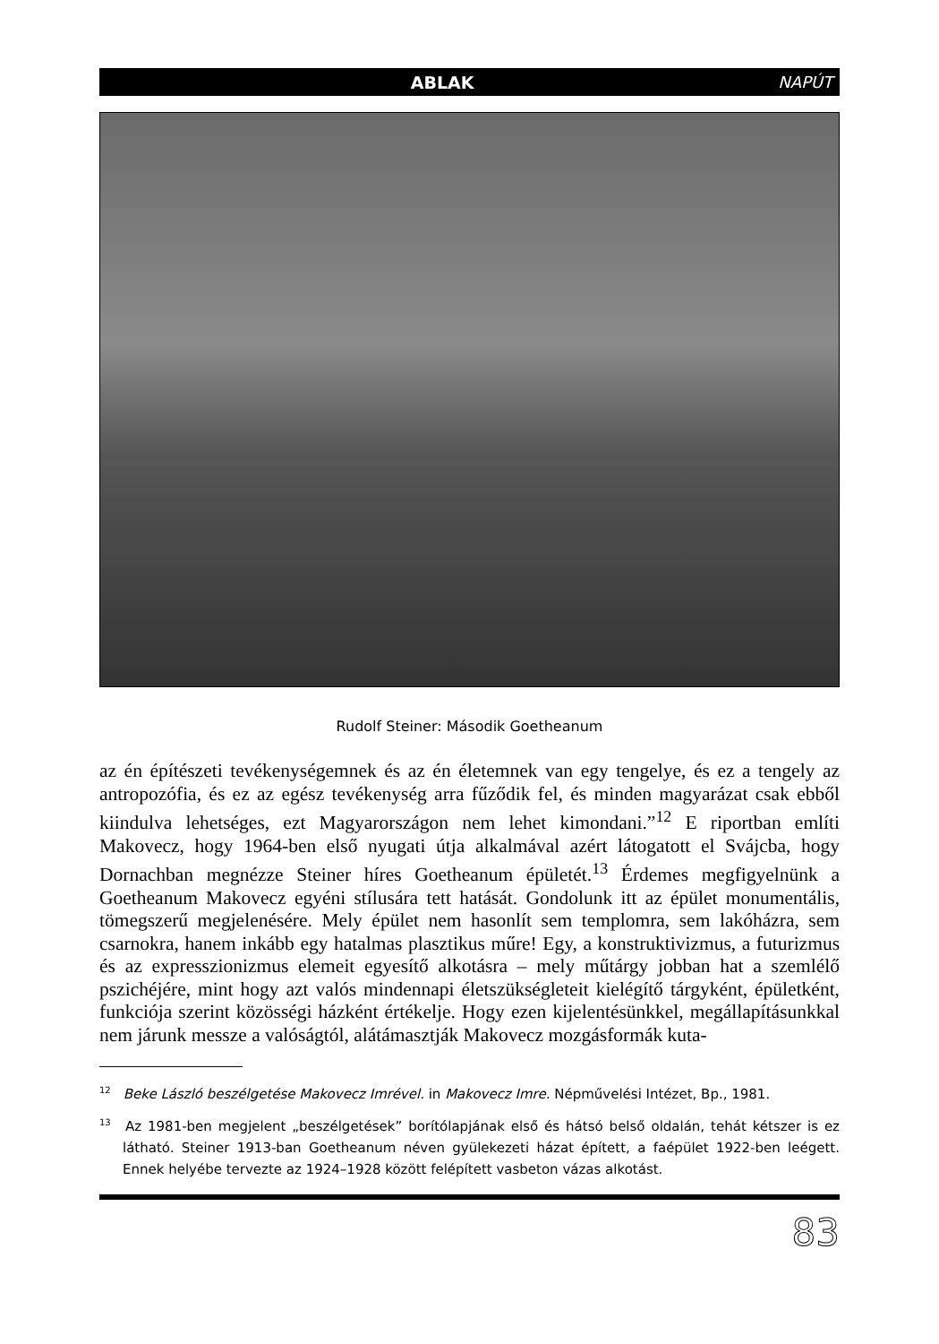ABLAK NAPÚT
Rudolf Steiner: Második Goetheanum
az én építészeti tevékenységemnek és az én életemnek van egy tengelye, és ez a tengely az antropozófia, és ez az egész tevékenység arra fűződik fel, és minden magyarázat csak ebből kiindulva lehetséges, ezt Magyarországon nem lehet kimondani.”<sup>12</sup> E riportban említi Makovecz, hogy 1964-ben első nyugati útja alkalmával azért látogatott el Svájcba, hogy Dornachban megnézze Steiner híres Goetheanum épületét.<sup>13</sup> Érdemes megfigyelnünk a Goetheanum Makovecz egyéni stílusára tett hatását. Gondolunk itt az épület monumentális, tömegszerű megjelenésére. Mely épület nem hasonlít sem templomra, sem lakóházra, sem csarnokra, hanem inkább egy hatalmas plasztikus műre! Egy, a konstruktivizmus, a futurizmus és az expresszionizmus elemeit egyesítő alkotásra – mely műtárgy jobban hat a szemlélő pszichéjére, mint hogy azt valós mindennapi életszükségleteit kielégítő tárgyként, épületként, funkciója szerint közösségi házként értékelje. Hogy ezen kijelentésünkkel, megállapításunkkal nem járunk messze a valóságtól, alátámasztják Makovecz mozgásformák kuta-
<sup>12</sup> Beke László beszélgetése Makovecz Imrével. in Makovecz Imre. Népművelési Intézet, Bp., 1981.
<sup>13</sup> Az 1981-ben megjelent „beszélgetések” borítólapjának első és hátsó belső oldalán, tehát kétszer is ez látható. Steiner 1913-ban Goetheanum néven gyülekezeti házat épített, a faépület 1922-ben leégett. Ennek helyébe tervezte az 1924–1928 között felépített vasbeton vázas alkotást.
83